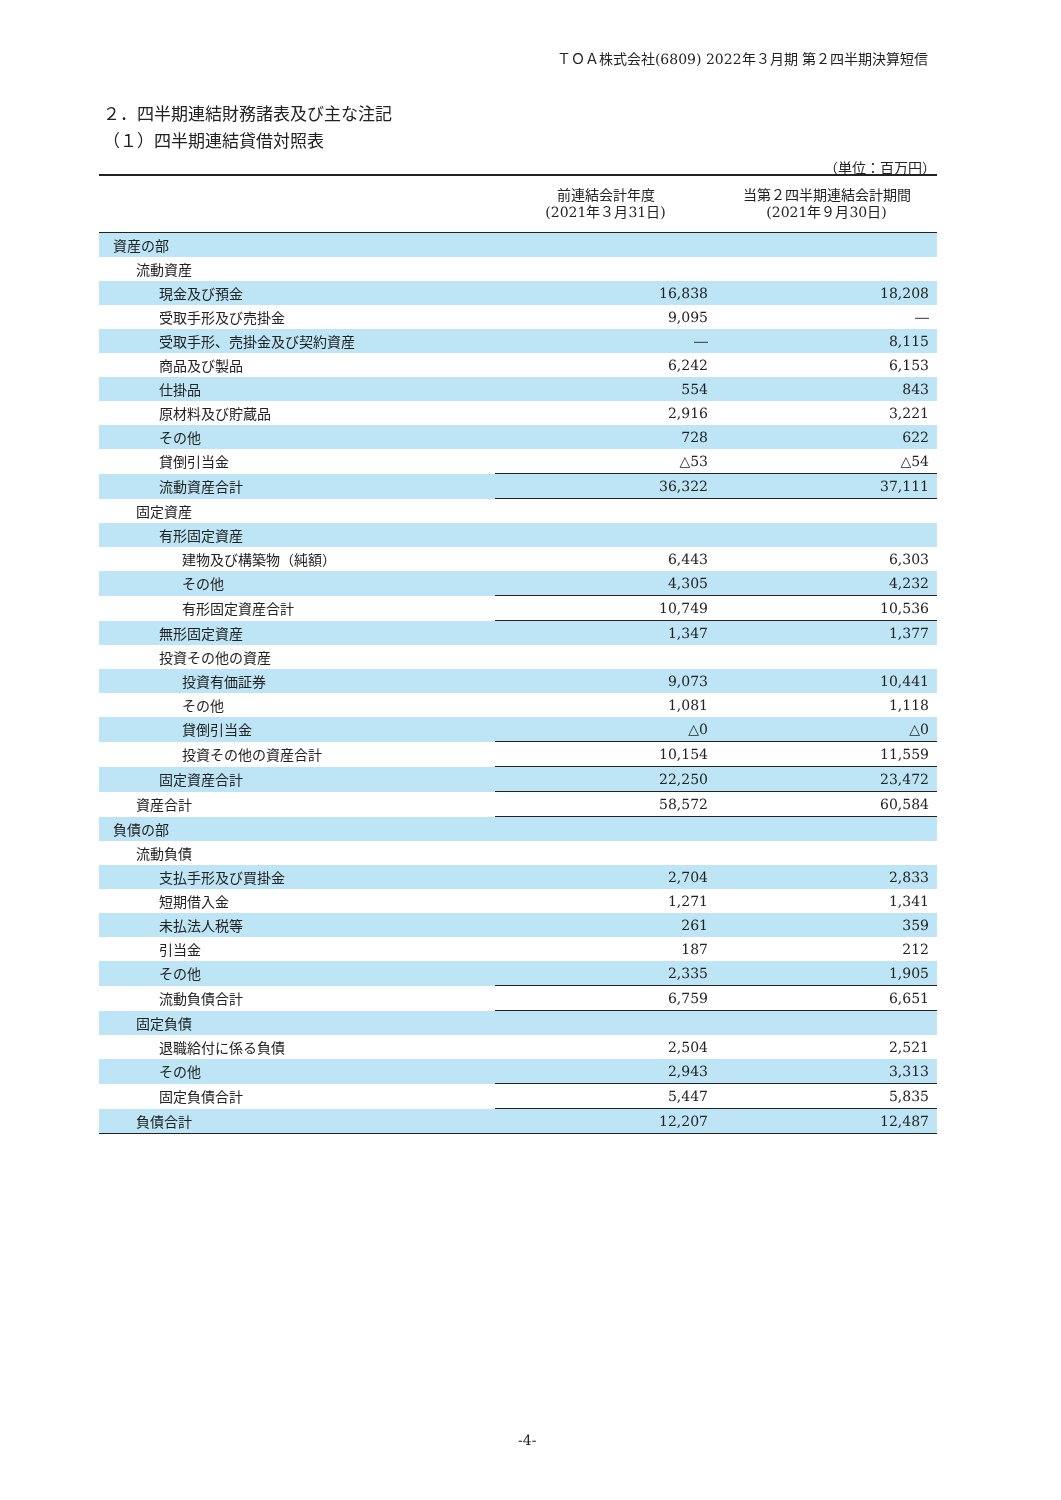ＴＯＡ株式会社(6809) 2022年３月期 第２四半期決算短信
２．四半期連結財務諸表及び主な注記
（１）四半期連結貸借対照表
（単位：百万円）
| | 前連結会計年度 (2021年３月31日) | 当第２四半期連結会計期間 (2021年９月30日) |
| --- | --- | --- |
| 資産の部 | | |
| 流動資産 | | |
| 現金及び預金 | 16,838 | 18,208 |
| 受取手形及び売掛金 | 9,095 | ― |
| 受取手形、売掛金及び契約資産 | ― | 8,115 |
| 商品及び製品 | 6,242 | 6,153 |
| 仕掛品 | 554 | 843 |
| 原材料及び貯蔵品 | 2,916 | 3,221 |
| その他 | 728 | 622 |
| 貸倒引当金 | △53 | △54 |
| 流動資産合計 | 36,322 | 37,111 |
| 固定資産 | | |
| 有形固定資産 | | |
| 建物及び構築物（純額） | 6,443 | 6,303 |
| その他 | 4,305 | 4,232 |
| 有形固定資産合計 | 10,749 | 10,536 |
| 無形固定資産 | 1,347 | 1,377 |
| 投資その他の資産 | | |
| 投資有価証券 | 9,073 | 10,441 |
| その他 | 1,081 | 1,118 |
| 貸倒引当金 | △0 | △0 |
| 投資その他の資産合計 | 10,154 | 11,559 |
| 固定資産合計 | 22,250 | 23,472 |
| 資産合計 | 58,572 | 60,584 |
| 負債の部 | | |
| 流動負債 | | |
| 支払手形及び買掛金 | 2,704 | 2,833 |
| 短期借入金 | 1,271 | 1,341 |
| 未払法人税等 | 261 | 359 |
| 引当金 | 187 | 212 |
| その他 | 2,335 | 1,905 |
| 流動負債合計 | 6,759 | 6,651 |
| 固定負債 | | |
| 退職給付に係る負債 | 2,504 | 2,521 |
| その他 | 2,943 | 3,313 |
| 固定負債合計 | 5,447 | 5,835 |
| 負債合計 | 12,207 | 12,487 |
-4-